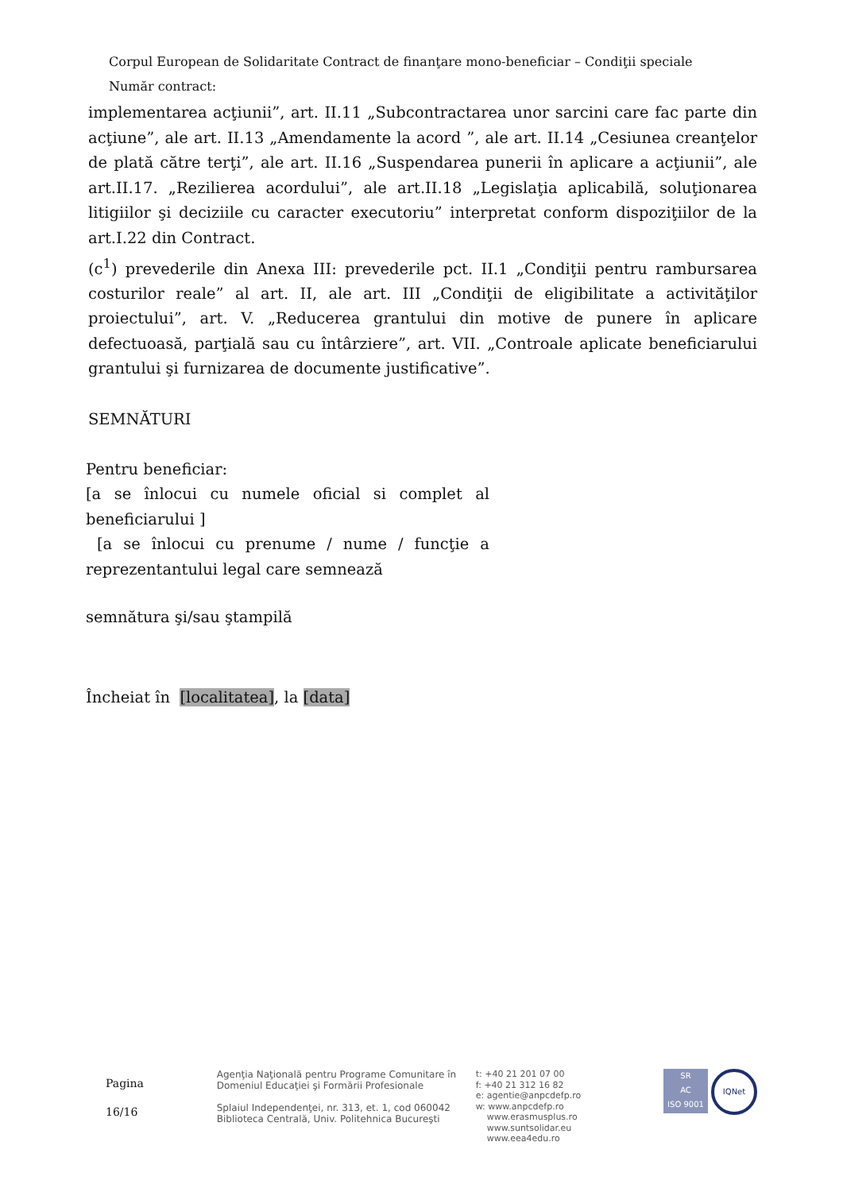Corpul European de Solidaritate Contract de finanţare mono-beneficiar – Condiţii speciale
Număr contract:
implementarea acţiunii”, art. II.11 „Subcontractarea unor sarcini care fac parte din acţiune”, ale art. II.13 „Amendamente la acord ”, ale art. II.14 „Cesiunea creanţelor de plată către terţi”, ale art. II.16 „Suspendarea punerii în aplicare a acţiunii”, ale art.II.17. „Rezilierea acordului”, ale art.II.18 „Legislaţia aplicabilă, soluţionarea litigiilor şi deciziile cu caracter executoriu” interpretat conform dispoziţiilor de la art.I.22 din Contract.
(c<sup>1</sup>) prevederile din Anexa III: prevederile pct. II.1 „Condiţii pentru rambursarea costurilor reale” al art. II, ale art. III „Condiţii de eligibilitate a activităţilor proiectului”, art. V. „Reducerea grantului din motive de punere în aplicare defectuoasă, parţială sau cu întârziere”, art. VII. „Controale aplicate beneficiarului grantului şi furnizarea de documente justificative”.
SEMNĂTURI
Pentru beneficiar:
[a se înlocui cu numele oficial si complet al beneficiarului ]
[a se înlocui cu prenume / nume / funcţie a reprezentantului legal care semnează
semnătura şi/sau ştampilă
Încheiat în [localitatea], la [data]
Pagina
16/16
Agenţia Naţională pentru Programe Comunitare în
Domeniul Educaţiei şi Formării Profesionale
Splaiul Independenţei, nr. 313, et. 1, cod 060042
Biblioteca Centrală, Univ. Politehnica Bucureşti
t: +40 21 201 07 00
f: +40 21 312 16 82
e: agentie@anpcdefp.ro
w: www.anpcdefp.ro
www.erasmusplus.ro
www.suntsolidar.eu
www.eea4edu.ro
SR
AC
ISO 9001
IQNet